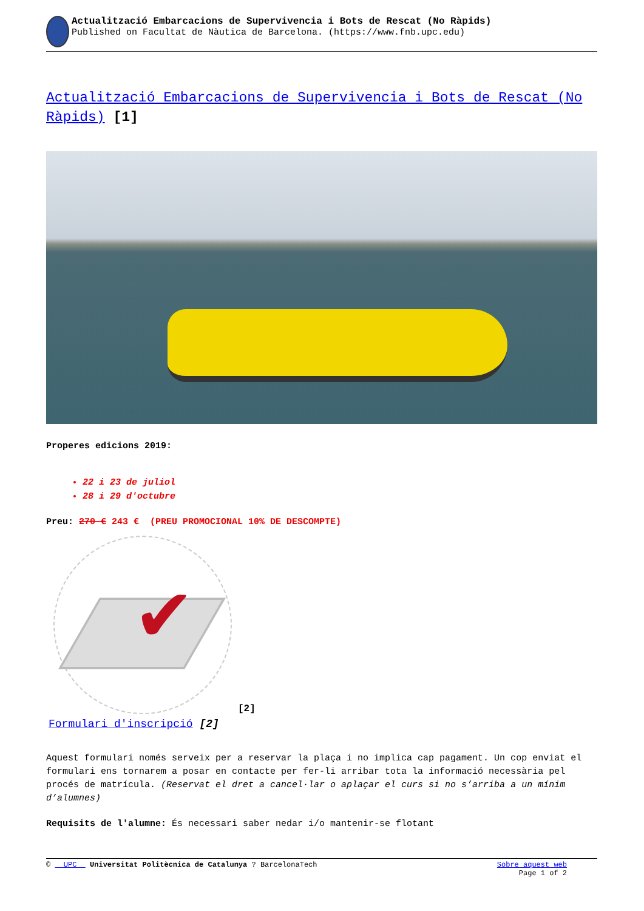Actualització Embarcacions de Supervivencia i Bots de Rescat (No Ràpids)
Published on Facultat de Nàutica de Barcelona. (https://www.fnb.upc.edu)
Actualització Embarcacions de Supervivencia i Bots de Rescat (No Ràpids) [1]
Properes edicions 2019:
22 i 23 de juliol
28 i 29 d'octubre
Preu: 270 € 243 € (PREU PROMOCIONAL 10% DE DESCOMPTE)
✔
[2]
Formulari d'inscripció [2]
Aquest formulari només serveix per a reservar la plaça i no implica cap pagament. Un cop enviat el formulari ens tornarem a posar en contacte per fer-li arribar tota la informació necessària pel procés de matrícula. (Reservat el dret a cancel·lar o aplaçar el curs si no s’arriba a un mínim d’alumnes)
Requisits de l'alumne: És necessari saber nedar i/o mantenir-se flotant
© UPC Universitat Politècnica de Catalunya ? BarcelonaTech Sobre aquest web
Page 1 of 2